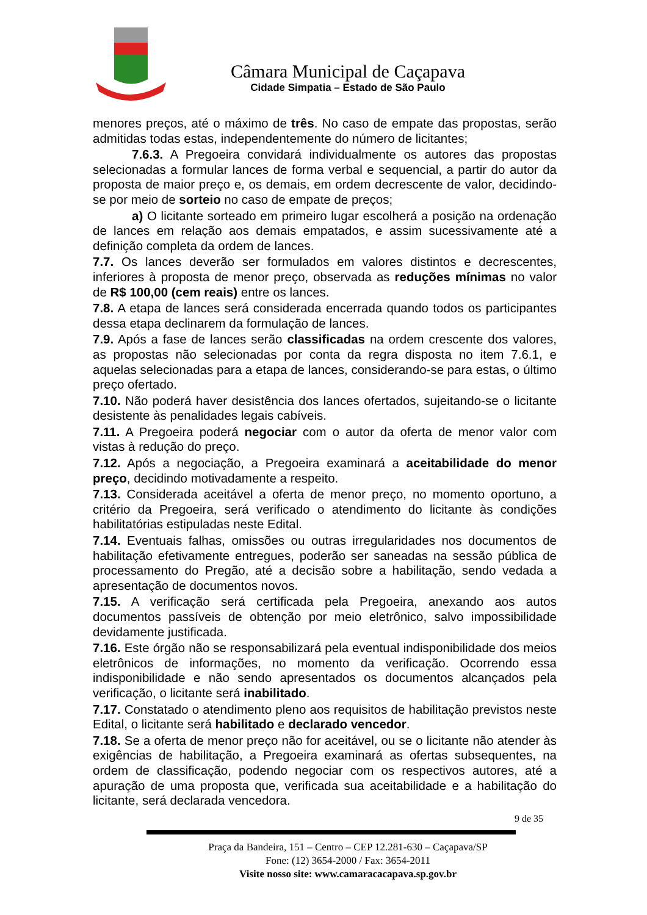Câmara Municipal de Caçapava
Cidade Simpatia – Estado de São Paulo
menores preços, até o máximo de três. No caso de empate das propostas, serão admitidas todas estas, independentemente do número de licitantes;
7.6.3. A Pregoeira convidará individualmente os autores das propostas selecionadas a formular lances de forma verbal e sequencial, a partir do autor da proposta de maior preço e, os demais, em ordem decrescente de valor, decidindo-se por meio de sorteio no caso de empate de preços;
a) O licitante sorteado em primeiro lugar escolherá a posição na ordenação de lances em relação aos demais empatados, e assim sucessivamente até a definição completa da ordem de lances.
7.7. Os lances deverão ser formulados em valores distintos e decrescentes, inferiores à proposta de menor preço, observada as reduções mínimas no valor de R$ 100,00 (cem reais) entre os lances.
7.8. A etapa de lances será considerada encerrada quando todos os participantes dessa etapa declinarem da formulação de lances.
7.9. Após a fase de lances serão classificadas na ordem crescente dos valores, as propostas não selecionadas por conta da regra disposta no item 7.6.1, e aquelas selecionadas para a etapa de lances, considerando-se para estas, o último preço ofertado.
7.10. Não poderá haver desistência dos lances ofertados, sujeitando-se o licitante desistente às penalidades legais cabíveis.
7.11. A Pregoeira poderá negociar com o autor da oferta de menor valor com vistas à redução do preço.
7.12. Após a negociação, a Pregoeira examinará a aceitabilidade do menor preço, decidindo motivadamente a respeito.
7.13. Considerada aceitável a oferta de menor preço, no momento oportuno, a critério da Pregoeira, será verificado o atendimento do licitante às condições habilitatórias estipuladas neste Edital.
7.14. Eventuais falhas, omissões ou outras irregularidades nos documentos de habilitação efetivamente entregues, poderão ser saneadas na sessão pública de processamento do Pregão, até a decisão sobre a habilitação, sendo vedada a apresentação de documentos novos.
7.15. A verificação será certificada pela Pregoeira, anexando aos autos documentos passíveis de obtenção por meio eletrônico, salvo impossibilidade devidamente justificada.
7.16. Este órgão não se responsabilizará pela eventual indisponibilidade dos meios eletrônicos de informações, no momento da verificação. Ocorrendo essa indisponibilidade e não sendo apresentados os documentos alcançados pela verificação, o licitante será inabilitado.
7.17. Constatado o atendimento pleno aos requisitos de habilitação previstos neste Edital, o licitante será habilitado e declarado vencedor.
7.18. Se a oferta de menor preço não for aceitável, ou se o licitante não atender às exigências de habilitação, a Pregoeira examinará as ofertas subsequentes, na ordem de classificação, podendo negociar com os respectivos autores, até a apuração de uma proposta que, verificada sua aceitabilidade e a habilitação do licitante, será declarada vencedora.
9 de 35
Praça da Bandeira, 151 – Centro – CEP 12.281-630 – Caçapava/SP
Fone: (12) 3654-2000 / Fax: 3654-2011
Visite nosso site: www.camaracacapava.sp.gov.br